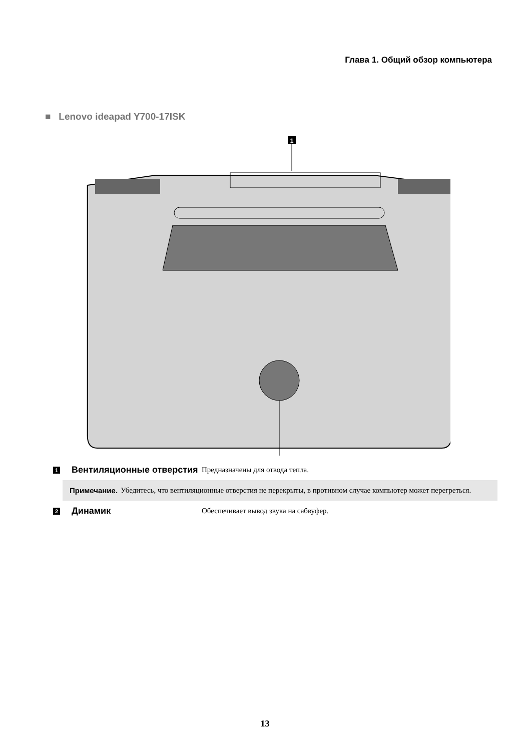Глава 1. Общий обзор компьютера
■ Lenovo ideapad Y700-17ISK
1
1
Вентиляционные отверстия
Предназначены для отвода тепла.
Примечание. Убедитесь, что вентиляционные отверстия не перекрыты, в противном случае компьютер может перегреться.
2
Динамик
Обеспечивает вывод звука на сабвуфер.
13